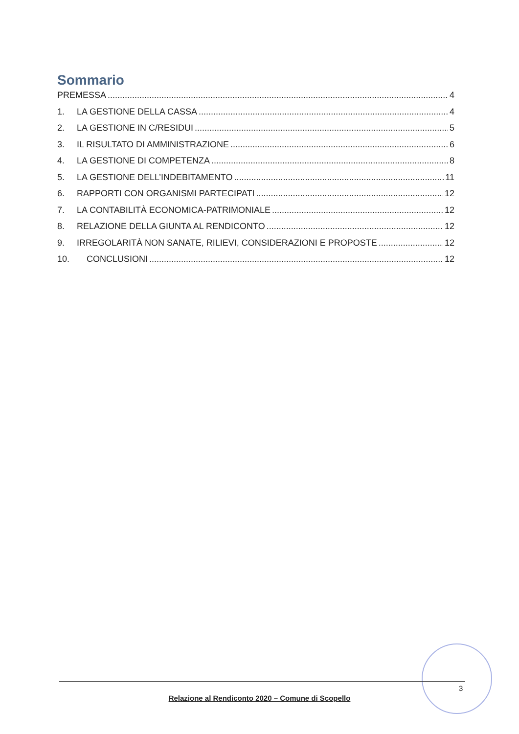Sommario
PREMESSA 4
1. LA GESTIONE DELLA CASSA 4
2. LA GESTIONE IN C/RESIDUI 5
3. IL RISULTATO DI AMMINISTRAZIONE 6
4. LA GESTIONE DI COMPETENZA 8
5. LA GESTIONE DELL’INDEBITAMENTO 11
6. RAPPORTI CON ORGANISMI PARTECIPATI 12
7. LA CONTABILITÀ ECONOMICA-PATRIMONIALE 12
8. RELAZIONE DELLA GIUNTA AL RENDICONTO 12
9. IRREGOLARITÀ NON SANATE, RILIEVI, CONSIDERAZIONI E PROPOSTE 12
10. CONCLUSIONI 12
3
Relazione al Rendiconto 2020 – Comune di Scopello